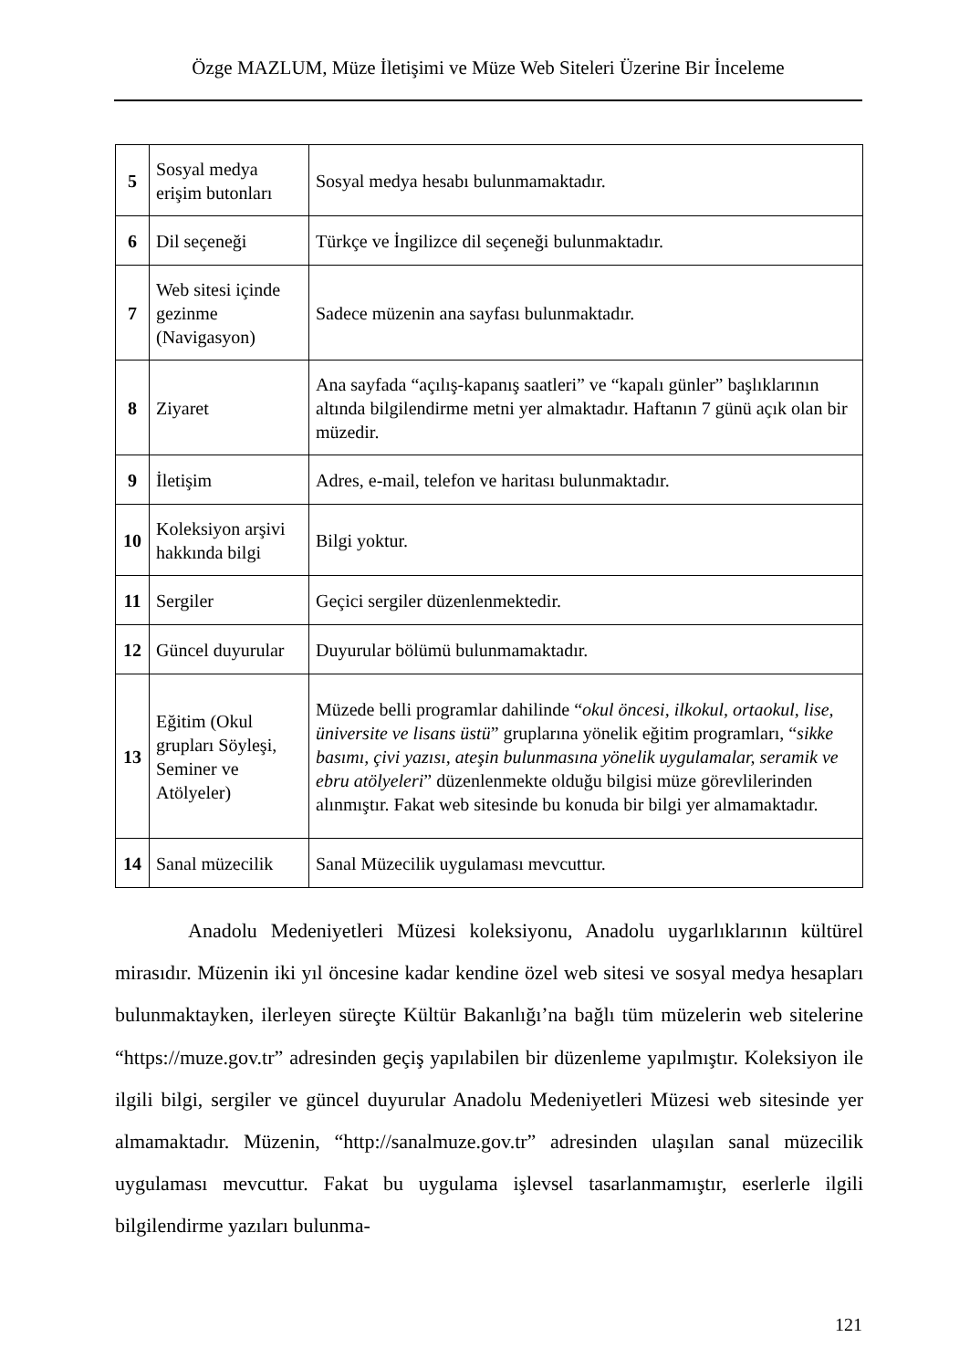Özge MAZLUM, Müze İletişimi ve Müze Web Siteleri Üzerine Bir İnceleme
| 5 | Sosyal medya erişim butonları | Sosyal medya hesabı bulunmamaktadır. |
| 6 | Dil seçeneği | Türkçe ve İngilizce dil seçeneği bulunmaktadır. |
| 7 | Web sitesi içinde gezinme (Navigasyon) | Sadece müzenin ana sayfası bulunmaktadır. |
| 8 | Ziyaret | Ana sayfada “açılış-kapanış saatleri” ve “kapalı günler” başlıklarının altında bilgilendirme metni yer almaktadır. Haftanın 7 günü açık olan bir müzedir. |
| 9 | İletişim | Adres, e-mail, telefon ve haritası bulunmaktadır. |
| 10 | Koleksiyon arşivi hakkında bilgi | Bilgi yoktur. |
| 11 | Sergiler | Geçici sergiler düzenlenmektedir. |
| 12 | Güncel duyurular | Duyurular bölümü bulunmamaktadır. |
| 13 | Eğitim (Okul grupları Söyleşi, Seminer ve Atölyeler) | Müzede belli programlar dahilinde “ okul öncesi, ilkokul, ortaokul, lise, üniversite ve lisans üstü ” gruplarına yönelik eğitim programları, “ sikke basımı, çivi yazısı, ateşin bulunmasına yönelik uygulamalar, seramik ve ebru atölyeleri ” düzenlenmekte olduğu bilgisi müze görevlilerinden alınmıştır. Fakat web sitesinde bu konuda bir bilgi yer almamaktadır. |
| 14 | Sanal müzecilik | Sanal Müzecilik uygulaması mevcuttur. |
Anadolu Medeniyetleri Müzesi koleksiyonu, Anadolu uygarlıklarının kültürel mirasıdır. Müzenin iki yıl öncesine kadar kendine özel web sitesi ve sosyal medya hesapları bulunmaktayken, ilerleyen süreçte Kültür Bakanlığı’na bağlı tüm müzelerin web sitelerine “https://muze.gov.tr” adresinden geçiş yapılabilen bir düzenleme yapılmıştır. Koleksiyon ile ilgili bilgi, sergiler ve güncel duyurular Anadolu Medeniyetleri Müzesi web sitesinde yer almamaktadır. Müzenin, “http://sanalmuze.gov.tr” adresinden ulaşılan sanal müzecilik uygulaması mevcuttur. Fakat bu uygulama işlevsel tasarlanmamıştır, eserlerle ilgili bilgilendirme yazıları bulunma-
121